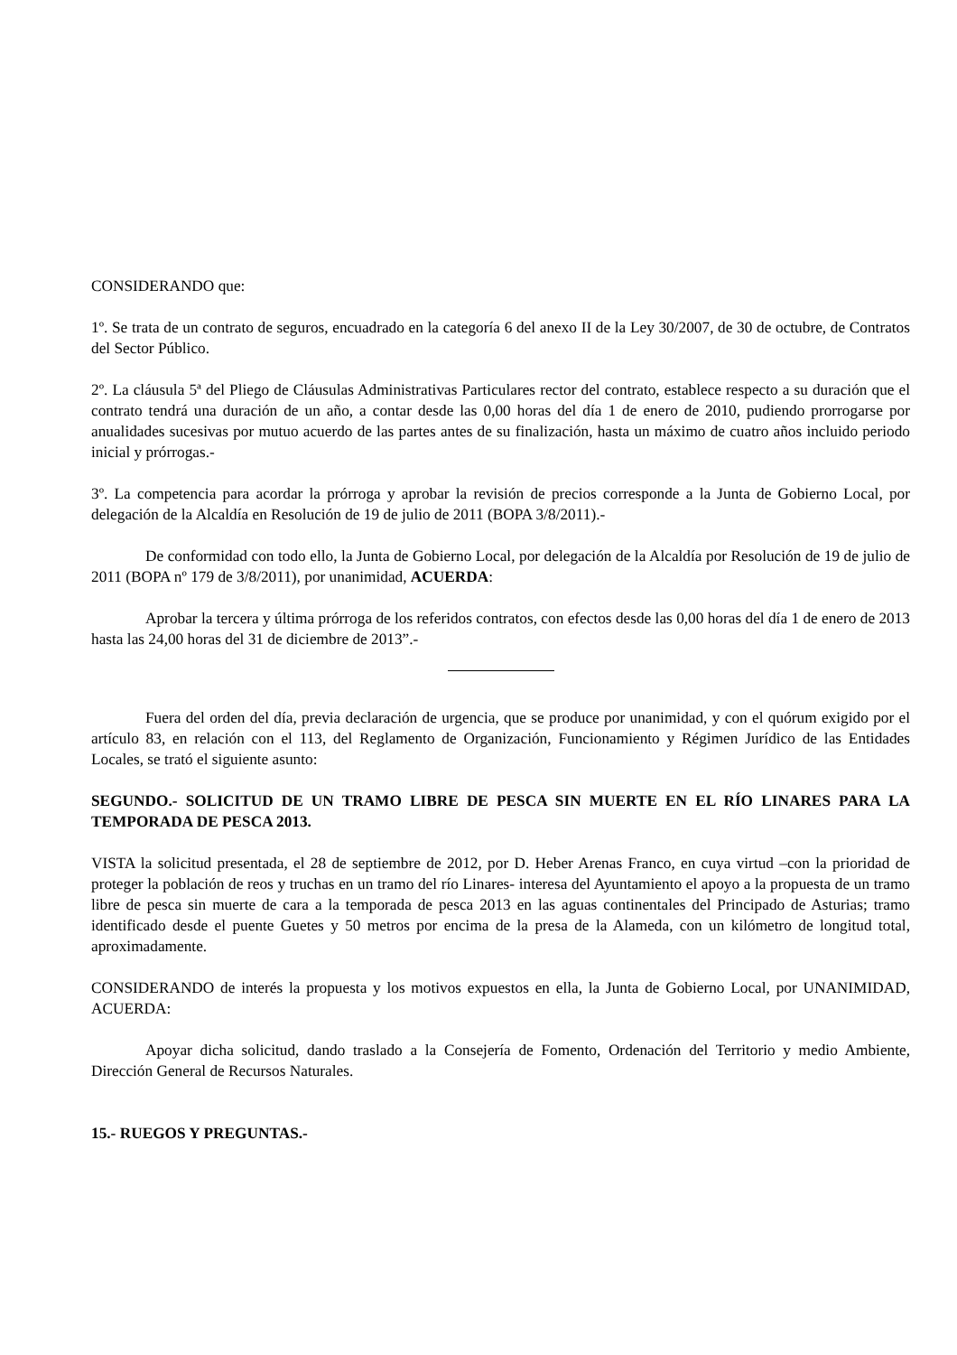CONSIDERANDO que:
1º. Se trata de un contrato de seguros, encuadrado en la categoría 6 del anexo II de la Ley 30/2007, de 30 de octubre, de Contratos del Sector Público.
2º. La cláusula 5ª del Pliego de Cláusulas Administrativas Particulares rector del contrato, establece respecto a su duración que el contrato tendrá una duración de un año, a contar desde las 0,00 horas del día 1 de enero de 2010, pudiendo prorrogarse por anualidades sucesivas por mutuo acuerdo de las partes antes de su finalización, hasta un máximo de cuatro años incluido periodo inicial y prórrogas.-
3º. La competencia para acordar la prórroga y aprobar la revisión de precios corresponde a la Junta de Gobierno Local, por delegación de la Alcaldía en Resolución de 19 de julio de 2011 (BOPA 3/8/2011).-
De conformidad con todo ello, la Junta de Gobierno Local, por delegación de la Alcaldía por Resolución de 19 de julio de 2011 (BOPA nº 179 de 3/8/2011), por unanimidad, ACUERDA:
Aprobar la tercera y última prórroga de los referidos contratos, con efectos desde las 0,00 horas del día 1 de enero de 2013 hasta las 24,00 horas del 31 de diciembre de 2013”.-
Fuera del orden del día, previa declaración de urgencia, que se produce por unanimidad, y con el quórum exigido por el artículo 83, en relación con el 113, del Reglamento de Organización, Funcionamiento y Régimen Jurídico de las Entidades Locales, se trató el siguiente asunto:
SEGUNDO.- SOLICITUD DE UN TRAMO LIBRE DE PESCA SIN MUERTE EN EL RÍO LINARES PARA LA TEMPORADA DE PESCA 2013.
VISTA la solicitud presentada, el 28 de septiembre de 2012, por D. Heber Arenas Franco, en cuya virtud –con la prioridad de proteger la población de reos y truchas en un tramo del río Linares- interesa del Ayuntamiento el apoyo a la propuesta de un tramo libre de pesca sin muerte de cara a la temporada de pesca 2013 en las aguas continentales del Principado de Asturias; tramo identificado desde el puente Guetes y 50 metros por encima de la presa de la Alameda, con un kilómetro de longitud total, aproximadamente.
CONSIDERANDO de interés la propuesta y los motivos expuestos en ella, la Junta de Gobierno Local, por UNANIMIDAD, ACUERDA:
Apoyar dicha solicitud, dando traslado a la Consejería de Fomento, Ordenación del Territorio y medio Ambiente, Dirección General de Recursos Naturales.
15.- RUEGOS Y PREGUNTAS.-